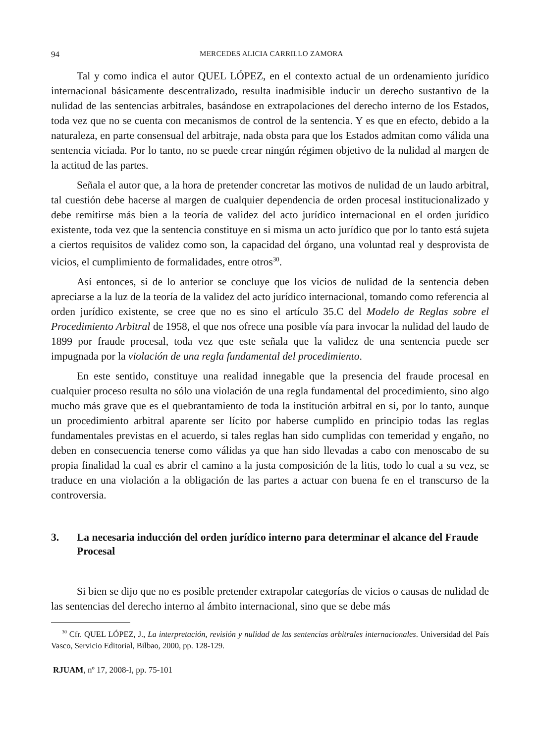94 MERCEDES ALICIA CARRILLO ZAMORA
Tal y como indica el autor QUEL LÓPEZ, en el contexto actual de un ordenamiento jurídico internacional básicamente descentralizado, resulta inadmisible inducir un derecho sustantivo de la nulidad de las sentencias arbitrales, basándose en extrapolaciones del derecho interno de los Estados, toda vez que no se cuenta con mecanismos de control de la sentencia. Y es que en efecto, debido a la naturaleza, en parte consensual del arbitraje, nada obsta para que los Estados admitan como válida una sentencia viciada. Por lo tanto, no se puede crear ningún régimen objetivo de la nulidad al margen de la actitud de las partes.
Señala el autor que, a la hora de pretender concretar las motivos de nulidad de un laudo arbitral, tal cuestión debe hacerse al margen de cualquier dependencia de orden procesal institucionalizado y debe remitirse más bien a la teoría de validez del acto jurídico internacional en el orden jurídico existente, toda vez que la sentencia constituye en si misma un acto jurídico que por lo tanto está sujeta a ciertos requisitos de validez como son, la capacidad del órgano, una voluntad real y desprovista de vicios, el cumplimiento de formalidades, entre otros<sup>30</sup>.
Así entonces, si de lo anterior se concluye que los vicios de nulidad de la sentencia deben apreciarse a la luz de la teoría de la validez del acto jurídico internacional, tomando como referencia al orden jurídico existente, se cree que no es sino el artículo 35.C del Modelo de Reglas sobre el Procedimiento Arbitral de 1958, el que nos ofrece una posible vía para invocar la nulidad del laudo de 1899 por fraude procesal, toda vez que este señala que la validez de una sentencia puede ser impugnada por la violación de una regla fundamental del procedimiento.
En este sentido, constituye una realidad innegable que la presencia del fraude procesal en cualquier proceso resulta no sólo una violación de una regla fundamental del procedimiento, sino algo mucho más grave que es el quebrantamiento de toda la institución arbitral en si, por lo tanto, aunque un procedimiento arbitral aparente ser lícito por haberse cumplido en principio todas las reglas fundamentales previstas en el acuerdo, si tales reglas han sido cumplidas con temeridad y engaño, no deben en consecuencia tenerse como válidas ya que han sido llevadas a cabo con menoscabo de su propia finalidad la cual es abrir el camino a la justa composición de la litis, todo lo cual a su vez, se traduce en una violación a la obligación de las partes a actuar con buena fe en el transcurso de la controversia.
3. La necesaria inducción del orden jurídico interno para determinar el alcance del Fraude Procesal
Si bien se dijo que no es posible pretender extrapolar categorías de vicios o causas de nulidad de las sentencias del derecho interno al ámbito internacional, sino que se debe más
<sup>30</sup> Cfr. QUEL LÓPEZ, J., La interpretación, revisión y nulidad de las sentencias arbitrales internacionales. Universidad del País Vasco, Servicio Editorial, Bilbao, 2000, pp. 128-129.
RJUAM, nº 17, 2008-I, pp. 75-101